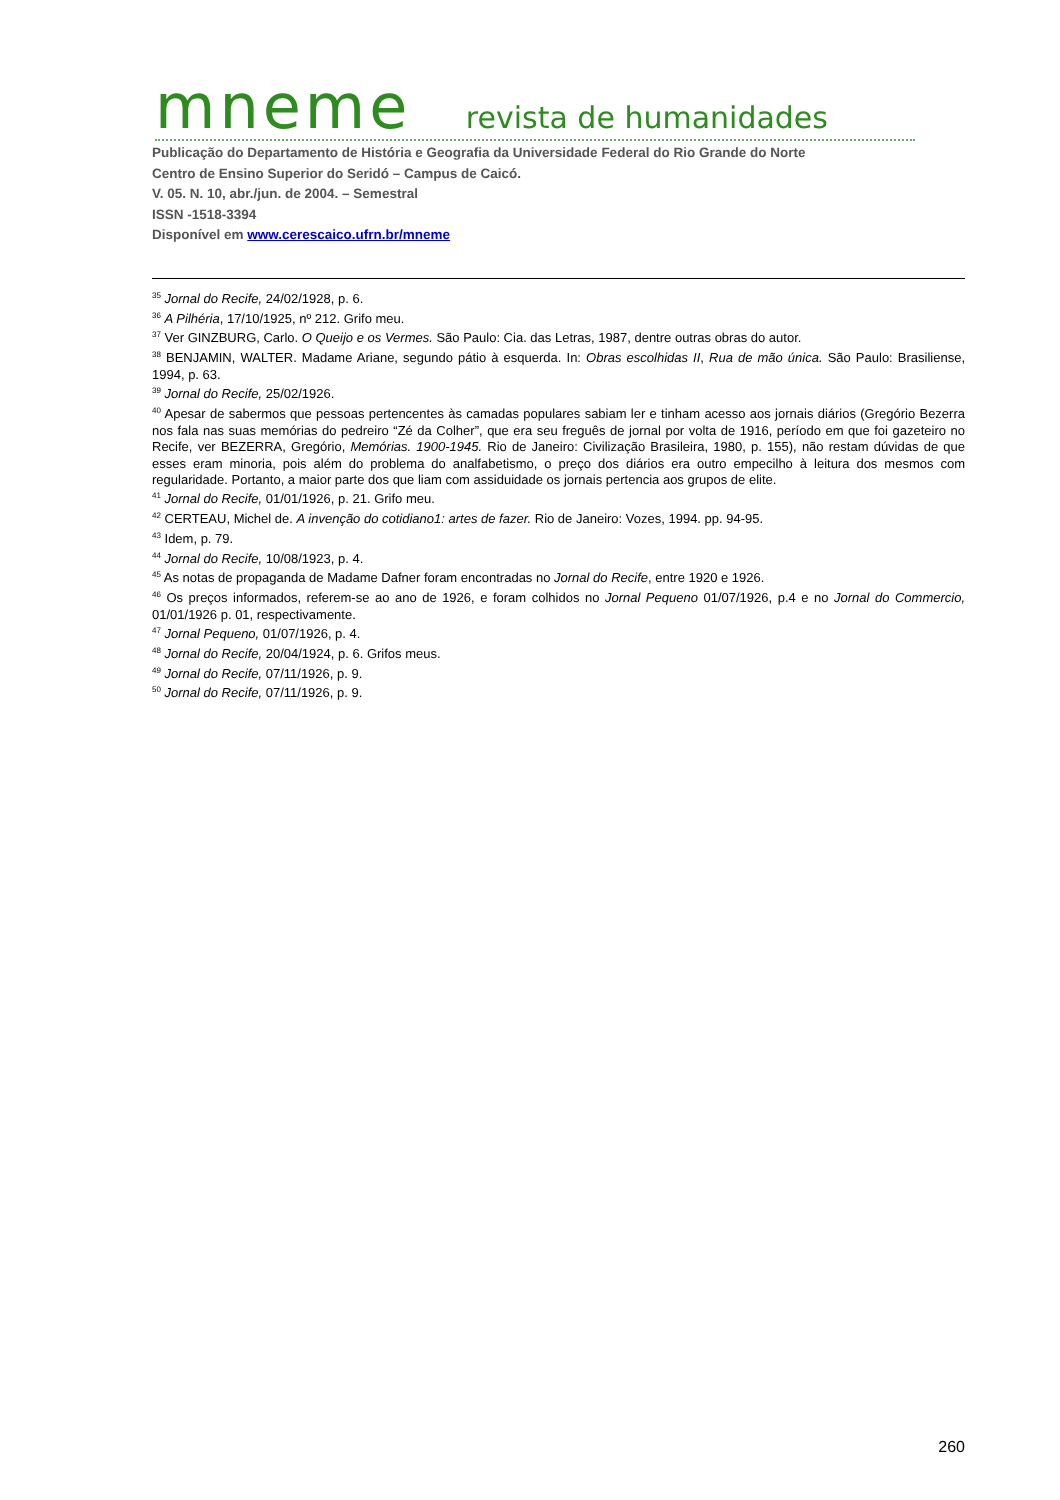mneme revista de humanidades
Publicação do Departamento de História e Geografia da Universidade Federal do Rio Grande do Norte
Centro de Ensino Superior do Seridó – Campus de Caicó.
V. 05. N. 10, abr./jun. de 2004. – Semestral
ISSN -1518-3394
Disponível em www.cerescaico.ufrn.br/mneme
<sup>35</sup> Jornal do Recife, 24/02/1928, p. 6.
<sup>36</sup> A Pilhéria, 17/10/1925, nº 212. Grifo meu.
<sup>37</sup> Ver GINZBURG, Carlo. O Queijo e os Vermes. São Paulo: Cia. das Letras, 1987, dentre outras obras do autor.
<sup>38</sup> BENJAMIN, WALTER. Madame Ariane, segundo pátio à esquerda. In: Obras escolhidas II, Rua de mão única. São Paulo: Brasiliense, 1994, p. 63.
<sup>39</sup> Jornal do Recife, 25/02/1926.
<sup>40</sup> Apesar de sabermos que pessoas pertencentes às camadas populares sabiam ler e tinham acesso aos jornais diários (Gregório Bezerra nos fala nas suas memórias do pedreiro “Zé da Colher”, que era seu freguês de jornal por volta de 1916, período em que foi gazeteiro no Recife, ver BEZERRA, Gregório, Memórias. 1900-1945. Rio de Janeiro: Civilização Brasileira, 1980, p. 155), não restam dúvidas de que esses eram minoria, pois além do problema do analfabetismo, o preço dos diários era outro empecilho à leitura dos mesmos com regularidade. Portanto, a maior parte dos que liam com assiduidade os jornais pertencia aos grupos de elite.
<sup>41</sup> Jornal do Recife, 01/01/1926, p. 21. Grifo meu.
<sup>42</sup> CERTEAU, Michel de. A invenção do cotidiano1: artes de fazer. Rio de Janeiro: Vozes, 1994. pp. 94-95.
<sup>43</sup> Idem, p. 79.
<sup>44</sup> Jornal do Recife, 10/08/1923, p. 4.
<sup>45</sup> As notas de propaganda de Madame Dafner foram encontradas no Jornal do Recife, entre 1920 e 1926.
<sup>46</sup> Os preços informados, referem-se ao ano de 1926, e foram colhidos no Jornal Pequeno 01/07/1926, p.4 e no Jornal do Commercio, 01/01/1926 p. 01, respectivamente.
<sup>47</sup> Jornal Pequeno, 01/07/1926, p. 4.
<sup>48</sup> Jornal do Recife, 20/04/1924, p. 6. Grifos meus.
<sup>49</sup> Jornal do Recife, 07/11/1926, p. 9.
<sup>50</sup> Jornal do Recife, 07/11/1926, p. 9.
260